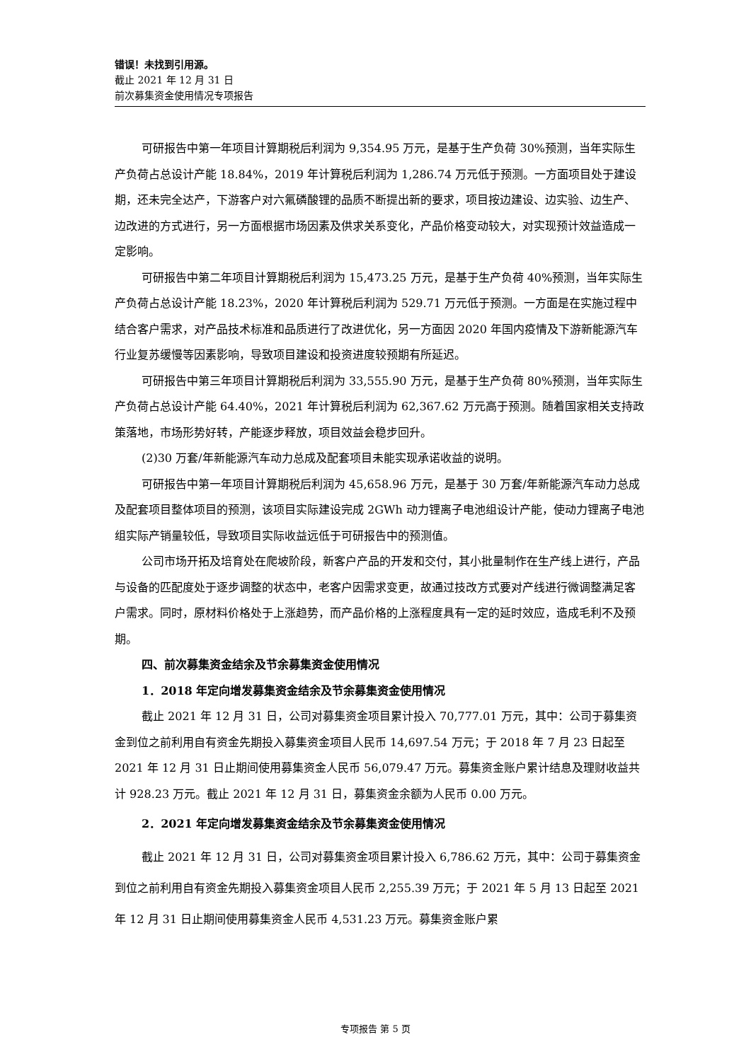错误！未找到引用源。
截止 2021 年 12 月 31 日
前次募集资金使用情况专项报告
可研报告中第一年项目计算期税后利润为 9,354.95 万元，是基于生产负荷 30%预测，当年实际生产负荷占总设计产能 18.84%，2019 年计算税后利润为 1,286.74 万元低于预测。一方面项目处于建设期，还未完全达产，下游客户对六氟磷酸锂的品质不断提出新的要求，项目按边建设、边实验、边生产、边改进的方式进行，另一方面根据市场因素及供求关系变化，产品价格变动较大，对实现预计效益造成一定影响。
可研报告中第二年项目计算期税后利润为 15,473.25 万元，是基于生产负荷 40%预测，当年实际生产负荷占总设计产能 18.23%，2020 年计算税后利润为 529.71 万元低于预测。一方面是在实施过程中结合客户需求，对产品技术标准和品质进行了改进优化，另一方面因 2020 年国内疫情及下游新能源汽车行业复苏缓慢等因素影响，导致项目建设和投资进度较预期有所延迟。
可研报告中第三年项目计算期税后利润为 33,555.90 万元，是基于生产负荷 80%预测，当年实际生产负荷占总设计产能 64.40%，2021 年计算税后利润为 62,367.62 万元高于预测。随着国家相关支持政策落地，市场形势好转，产能逐步释放，项目效益会稳步回升。
(2)30 万套/年新能源汽车动力总成及配套项目未能实现承诺收益的说明。
可研报告中第一年项目计算期税后利润为 45,658.96 万元，是基于 30 万套/年新能源汽车动力总成及配套项目整体项目的预测，该项目实际建设完成 2GWh 动力锂离子电池组设计产能，使动力锂离子电池组实际产销量较低，导致项目实际收益远低于可研报告中的预测值。
公司市场开拓及培育处在爬坡阶段，新客户产品的开发和交付，其小批量制作在生产线上进行，产品与设备的匹配度处于逐步调整的状态中，老客户因需求变更，故通过技改方式要对产线进行微调整满足客户需求。同时，原材料价格处于上涨趋势，而产品价格的上涨程度具有一定的延时效应，造成毛利不及预期。
四、前次募集资金结余及节余募集资金使用情况
1．2018 年定向增发募集资金结余及节余募集资金使用情况
截止 2021 年 12 月 31 日，公司对募集资金项目累计投入 70,777.01 万元，其中：公司于募集资金到位之前利用自有资金先期投入募集资金项目人民币 14,697.54 万元；于 2018 年 7 月 23 日起至 2021 年 12 月 31 日止期间使用募集资金人民币 56,079.47 万元。募集资金账户累计结息及理财收益共计 928.23 万元。截止 2021 年 12 月 31 日，募集资金余额为人民币 0.00 万元。
2．2021 年定向增发募集资金结余及节余募集资金使用情况
截止 2021 年 12 月 31 日，公司对募集资金项目累计投入 6,786.62 万元，其中：公司于募集资金到位之前利用自有资金先期投入募集资金项目人民币 2,255.39 万元；于 2021 年 5 月 13 日起至 2021 年 12 月 31 日止期间使用募集资金人民币 4,531.23 万元。募集资金账户累
专项报告 第 5 页